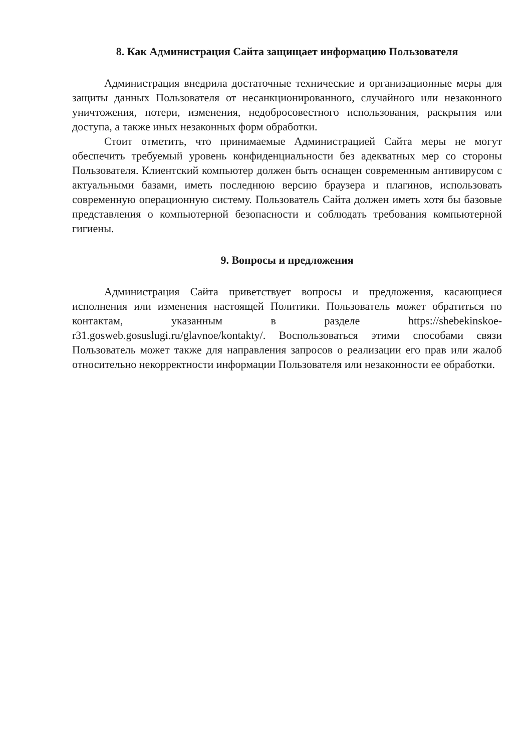8. Как Администрация Сайта защищает информацию Пользователя
Администрация внедрила достаточные технические и организационные меры для защиты данных Пользователя от несанкционированного, случайного или незаконного уничтожения, потери, изменения, недобросовестного использования, раскрытия или доступа, а также иных незаконных форм обработки.
Стоит отметить, что принимаемые Администрацией Сайта меры не могут обеспечить требуемый уровень конфиденциальности без адекватных мер со стороны Пользователя. Клиентский компьютер должен быть оснащен современным антивирусом с актуальными базами, иметь последнюю версию браузера и плагинов, использовать современную операционную систему. Пользователь Сайта должен иметь хотя бы базовые представления о компьютерной безопасности и соблюдать требования компьютерной гигиены.
9. Вопросы и предложения
Администрация Сайта приветствует вопросы и предложения, касающиеся исполнения или изменения настоящей Политики. Пользователь может обратиться по контактам, указанным в разделе https://shebekinskoe-r31.gosweb.gosuslugi.ru/glavnoe/kontakty/. Воспользоваться этими способами связи Пользователь может также для направления запросов о реализации его прав или жалоб относительно некорректности информации Пользователя или незаконности ее обработки.